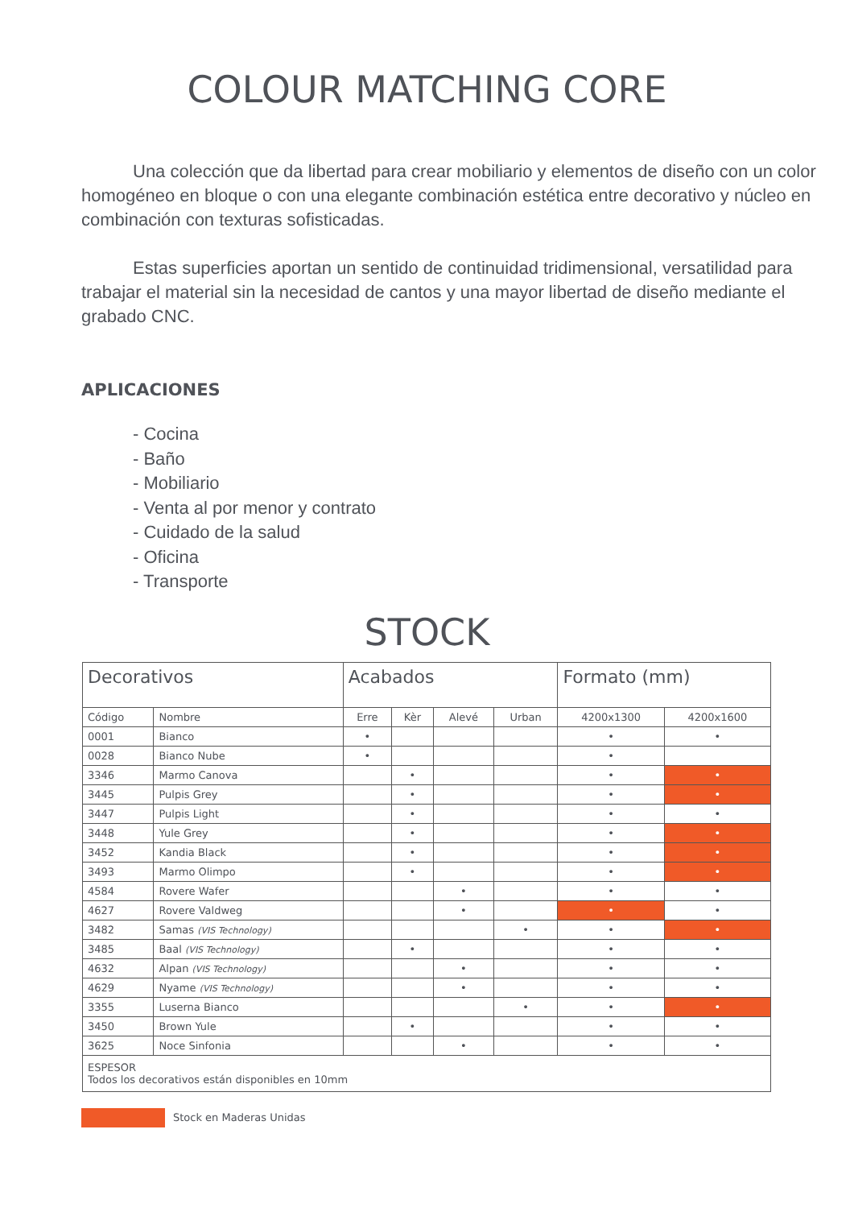COLOUR MATCHING CORE
Una colección que da libertad para crear mobiliario y elementos de diseño con un color homogéneo en bloque o con una elegante combinación estética entre decorativo y núcleo en combinación con texturas sofisticadas.
Estas superficies aportan un sentido de continuidad tridimensional, versatilidad para trabajar el material sin la necesidad de cantos y una mayor libertad de diseño mediante el grabado CNC.
APLICACIONES
- Cocina
- Baño
- Mobiliario
- Venta al por menor y contrato
- Cuidado de la salud
- Oficina
- Transporte
STOCK
| Decorativos | | Acabados | | | | Formato (mm) | |
| --- | --- | --- | --- | --- | --- | --- | --- |
| Código | Nombre | Erre | Kèr | Alevé | Urban | 4200x1300 | 4200x1600 |
| 0001 | Bianco | • | | | | • | • |
| 0028 | Bianco Nube | • | | | | • | |
| 3346 | Marmo Canova | | • | | | • | • |
| 3445 | Pulpis Grey | | • | | | • | • |
| 3447 | Pulpis Light | | • | | | • | • |
| 3448 | Yule Grey | | • | | | • | • |
| 3452 | Kandia Black | | • | | | • | • |
| 3493 | Marmo Olimpo | | • | | | • | • |
| 4584 | Rovere Wafer | | | • | | • | • |
| 4627 | Rovere Valdweg | | | • | | • | • |
| 3482 | Samas (VIS Technology) | | | | • | • | • |
| 3485 | Baal (VIS Technology) | | • | | | • | • |
| 4632 | Alpan (VIS Technology) | | | • | | • | • |
| 4629 | Nyame (VIS Technology) | | | • | | • | • |
| 3355 | Luserna Bianco | | | | • | • | • |
| 3450 | Brown Yule | | • | | | • | • |
| 3625 | Noce Sinfonia | | | • | | • | • |
| ESPESOR Todos los decorativos están disponibles en 10mm | | | | | | | |
Stock en Maderas Unidas